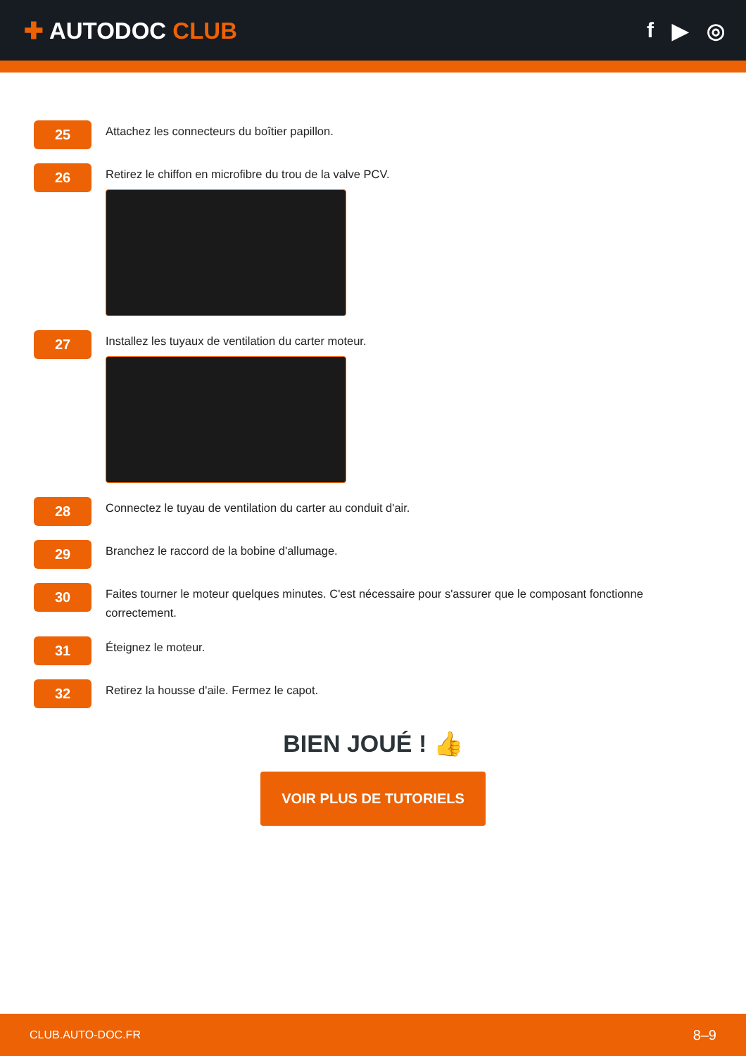✚ AUTODOC CLUB f ▶ ◎
25
Attachez les connecteurs du boîtier papillon.
26
Retirez le chiffon en microfibre du trou de la valve PCV.
27
Installez les tuyaux de ventilation du carter moteur.
28
Connectez le tuyau de ventilation du carter au conduit d'air.
29
Branchez le raccord de la bobine d'allumage.
30
Faites tourner le moteur quelques minutes. C'est nécessaire pour s'assurer que le composant fonctionne correctement.
31
Éteignez le moteur.
32
Retirez la housse d'aile. Fermez le capot.
BIEN JOUÉ ! 👍
VOIR PLUS DE TUTORIELS
CLUB.AUTO-DOC.FR 8–9